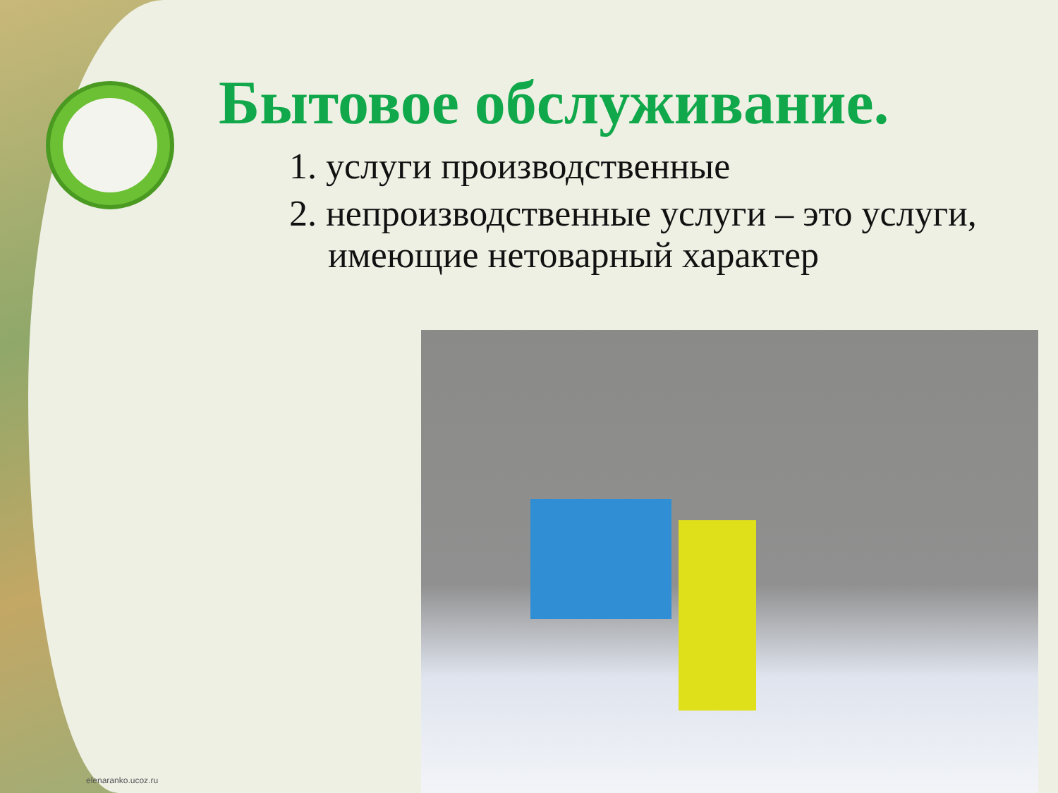Бытовое обслуживание.
1. услуги производственные
2. непроизводственные услуги – это услуги, имеющие нетоварный характер
elenaranko.ucoz.ru